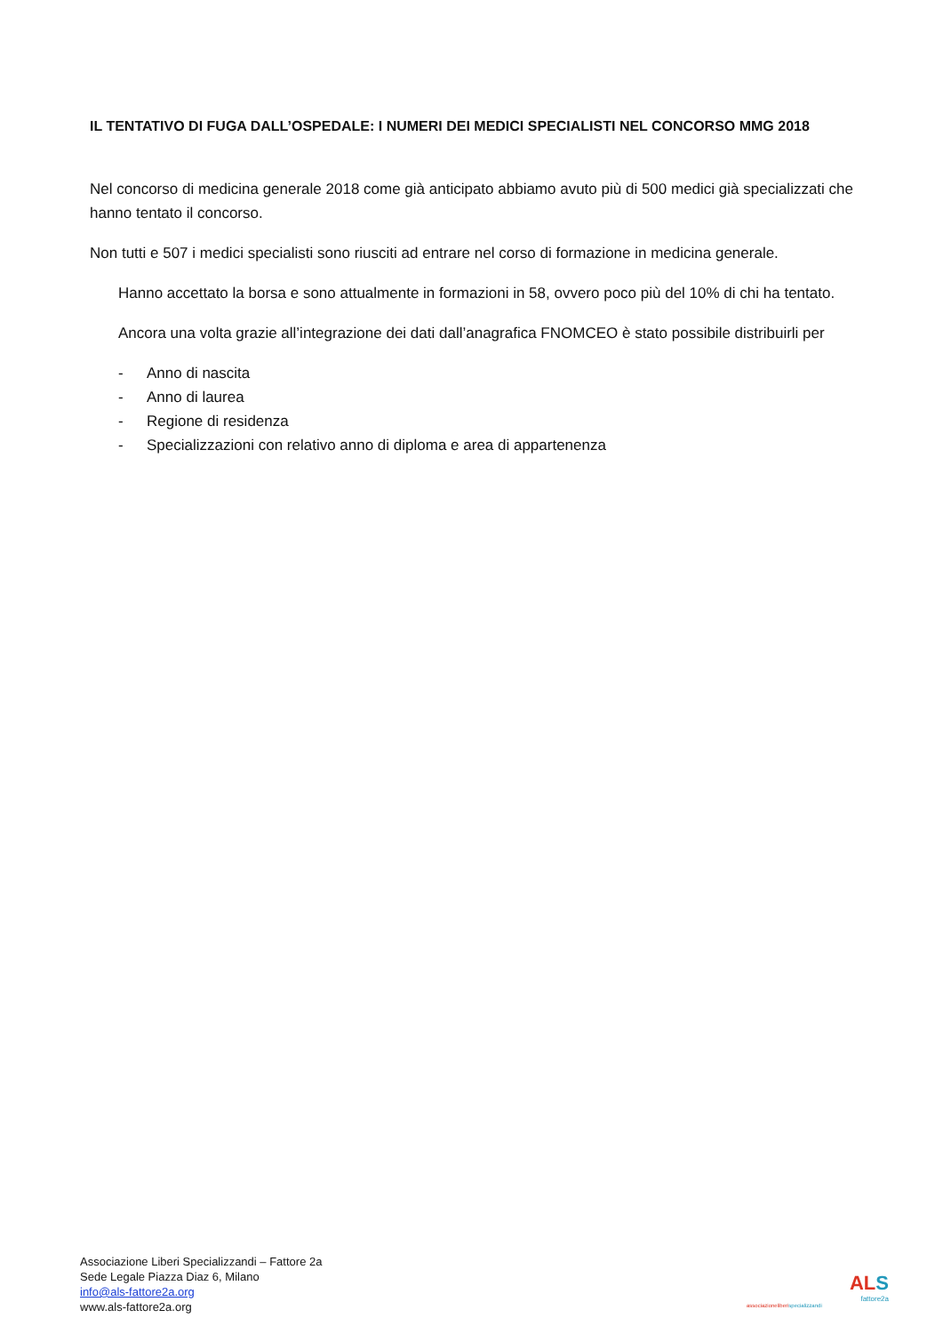IL TENTATIVO DI FUGA DALL’OSPEDALE: I NUMERI DEI MEDICI SPECIALISTI NEL CONCORSO MMG 2018
Nel concorso di medicina generale 2018 come già anticipato abbiamo avuto più di 500 medici già specializzati che hanno tentato il concorso.
Non tutti e 507 i medici specialisti sono riusciti ad entrare nel corso di formazione in medicina generale.
Hanno accettato la borsa e sono attualmente in formazioni in 58, ovvero poco più del 10% di chi ha tentato.
Ancora una volta grazie all’integrazione dei dati dall’anagrafica FNOMCEO è stato possibile distribuirli per
- Anno di nascita
- Anno di laurea
- Regione di residenza
- Specializzazioni con relativo anno di diploma e area di appartenenza
Associazione Liberi Specializzandi – Fattore 2a
Sede Legale Piazza Diaz 6, Milano
info@als-fattore2a.org
www.als-fattore2a.org
AL S
fattore2a
associazioneliberispecializzandi